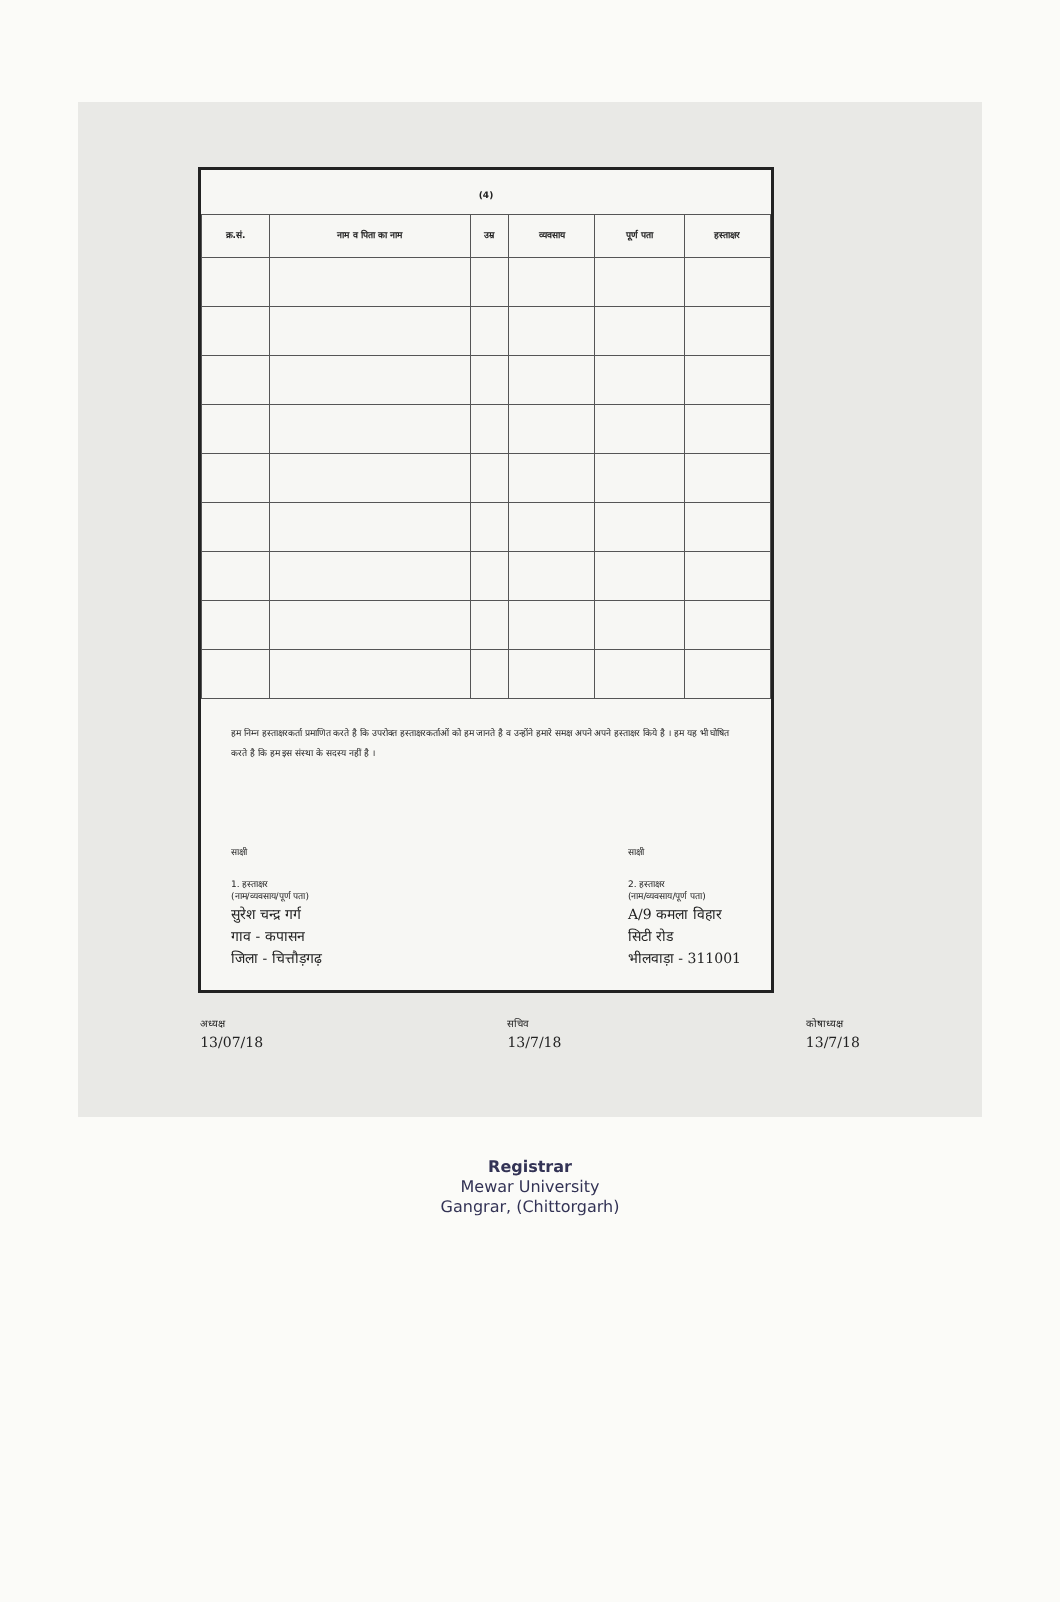(4)
| क्र.सं. | नाम व पिता का नाम | उम्र | व्यवसाय | पूर्ण पता | हस्ताक्षर |
| --- | --- | --- | --- | --- | --- |
हम निम्न हस्ताक्षरकर्ता प्रमाणित करते है कि उपरोक्त हस्ताक्षरकर्ताओं को हम जानते है व उन्होंने हमारे समक्ष अपने अपने हस्ताक्षर किये है । हम यह भी घोषित करते है कि हम इस संस्था के सदस्य नहीं है ।
साक्षी
1. हस्ताक्षर
(नाम/व्यवसाय/पूर्ण पता)
सुरेश चन्द्र गर्ग
गाव - कपासन
जिला - चित्तौड़गढ़
साक्षी
2. हस्ताक्षर
(नाम/व्यवसाय/पूर्ण पता)
A/9 कमला विहार
सिटी रोड
भीलवाड़ा - 311001
अध्यक्ष
13/07/18
सचिव
13/7/18
कोषाध्यक्ष
13/7/18
Registrar
Mewar University
Gangrar, (Chittorgarh)